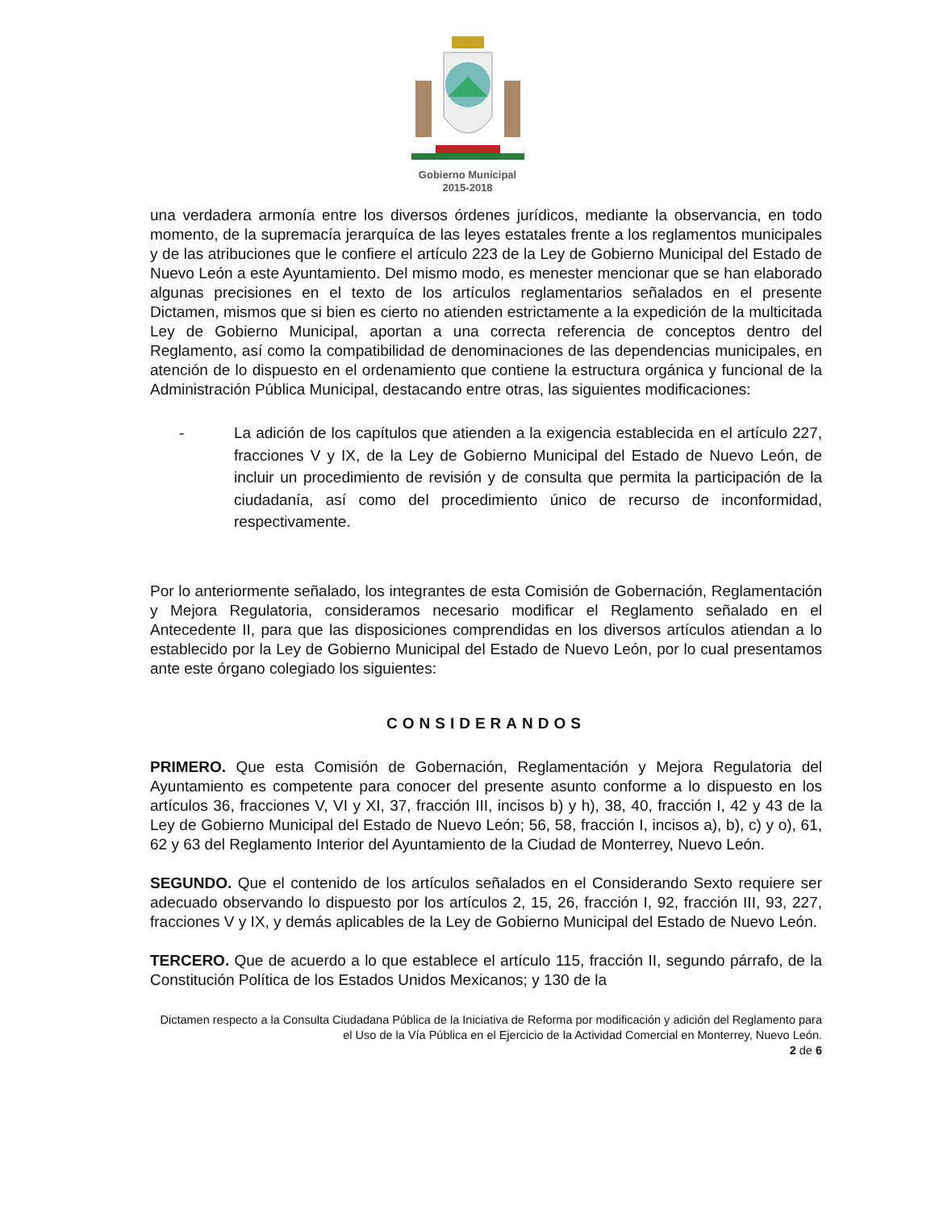Gobierno Municipal
2015-2018
una verdadera armonía entre los diversos órdenes jurídicos, mediante la observancia, en todo momento, de la supremacía jerarquíca de las leyes estatales frente a los reglamentos municipales y de las atribuciones que le confiere el artículo 223 de la Ley de Gobierno Municipal del Estado de Nuevo León a este Ayuntamiento. Del mismo modo, es menester mencionar que se han elaborado algunas precisiones en el texto de los artículos reglamentarios señalados en el presente Dictamen, mismos que si bien es cierto no atienden estrictamente a la expedición de la multicitada Ley de Gobierno Municipal, aportan a una correcta referencia de conceptos dentro del Reglamento, así como la compatibilidad de denominaciones de las dependencias municipales, en atención de lo dispuesto en el ordenamiento que contiene la estructura orgánica y funcional de la Administración Pública Municipal, destacando entre otras, las siguientes modificaciones:
- La adición de los capítulos que atienden a la exigencia establecida en el artículo 227, fracciones V y IX, de la Ley de Gobierno Municipal del Estado de Nuevo León, de incluir un procedimiento de revisión y de consulta que permita la participación de la ciudadanía, así como del procedimiento único de recurso de inconformidad, respectivamente.
Por lo anteriormente señalado, los integrantes de esta Comisión de Gobernación, Reglamentación y Mejora Regulatoria, consideramos necesario modificar el Reglamento señalado en el Antecedente II, para que las disposiciones comprendidas en los diversos artículos atiendan a lo establecido por la Ley de Gobierno Municipal del Estado de Nuevo León, por lo cual presentamos ante este órgano colegiado los siguientes:
CONSIDERANDOS
PRIMERO. Que esta Comisión de Gobernación, Reglamentación y Mejora Regulatoria del Ayuntamiento es competente para conocer del presente asunto conforme a lo dispuesto en los artículos 36, fracciones V, VI y XI, 37, fracción III, incisos b) y h), 38, 40, fracción I, 42 y 43 de la Ley de Gobierno Municipal del Estado de Nuevo León; 56, 58, fracción I, incisos a), b), c) y o), 61, 62 y 63 del Reglamento Interior del Ayuntamiento de la Ciudad de Monterrey, Nuevo León.
SEGUNDO. Que el contenido de los artículos señalados en el Considerando Sexto requiere ser adecuado observando lo dispuesto por los artículos 2, 15, 26, fracción I, 92, fracción III, 93, 227, fracciones V y IX, y demás aplicables de la Ley de Gobierno Municipal del Estado de Nuevo León.
TERCERO. Que de acuerdo a lo que establece el artículo 115, fracción II, segundo párrafo, de la Constitución Política de los Estados Unidos Mexicanos; y 130 de la
Dictamen respecto a la Consulta Ciudadana Pública de la Iniciativa de Reforma por modificación y adición del Reglamento para el Uso de la Vía Pública en el Ejercicio de la Actividad Comercial en Monterrey, Nuevo León.
2 de 6